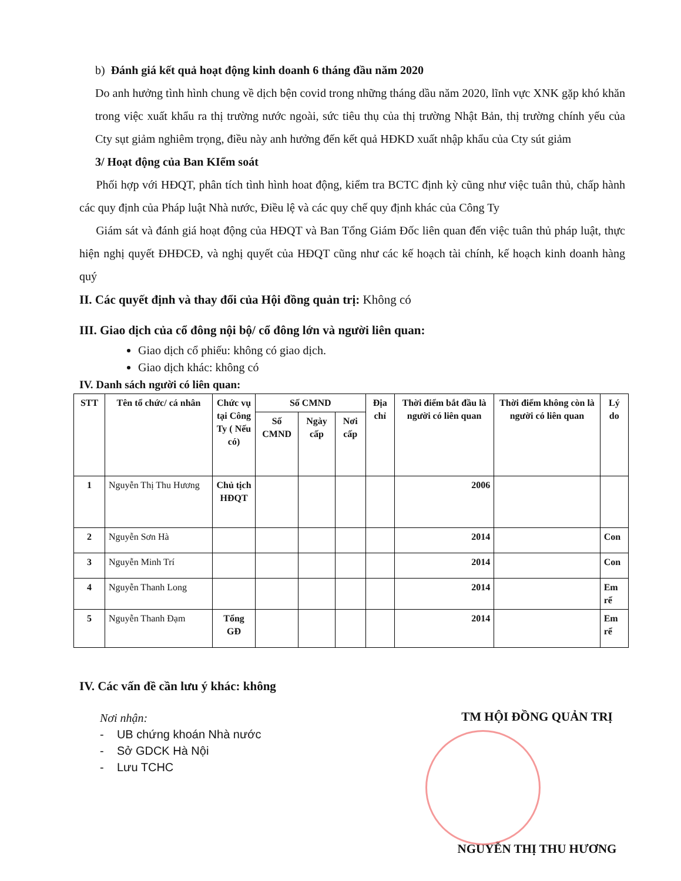b) Đánh giá kết quả hoạt động kinh doanh 6 tháng đầu năm 2020
Do anh hưởng tình hình chung về dịch bện covid trong những tháng dầu năm 2020, lĩnh vực XNK gặp khó khăn trong việc xuất khẩu ra thị trường nước ngoài, sức tiêu thụ của thị trường Nhật Bản, thị trường chính yếu của Cty sụt giảm nghiêm trọng, điều này anh hưởng đến kết quả HĐKD xuất nhập khẩu của Cty sút giảm
3/ Hoạt động của Ban KIểm soát
Phối hợp với HĐQT, phân tích tình hình hoat động, kiểm tra BCTC định kỳ cũng như việc tuân thủ, chấp hành các quy định của Pháp luật Nhà nước, Điều lệ và các quy chế quy định khác của Công Ty
Giám sát và đánh giá hoạt động của HĐQT và Ban Tổng Giám Đốc liên quan đến việc tuân thủ pháp luật, thực hiện nghị quyết ĐHĐCĐ, và nghị quyết của HĐQT cũng như các kế hoạch tài chính, kế hoạch kinh doanh hàng quý
II. Các quyết định và thay đổi của Hội đồng quản trị: Không có
III. Giao dịch của cổ đông nội bộ/ cổ đông lớn và người liên quan:
Giao dịch cổ phiếu: không có giao dịch.
Giao dịch khác: không có
IV. Danh sách người có liên quan:
| STT | Tên tổ chức/ cá nhân | Chức vụ tại Công Ty ( Nếu có) | Số CMND | | | Địa chỉ | Thời điểm bắt đầu là người có liên quan | Thời điểm không còn là người có liên quan | Lý do |
| --- | --- | --- | --- | --- | --- | --- | --- | --- | --- |
| | | | Số CMND | Ngày cấp | Nơi cấp | | | | |
| 1 | Nguyễn Thị Thu Hương | Chủ tịch HĐQT | | | | | 2006 | | |
| 2 | Nguyễn Sơn Hà | | | | | | 2014 | | Con |
| 3 | Nguyễn Minh Trí | | | | | | 2014 | | Con |
| 4 | Nguyễn Thanh Long | | | | | | 2014 | | Em rể |
| 5 | Nguyễn Thanh Đạm | Tổng GĐ | | | | | 2014 | | Em rể |
IV. Các vấn đề cần lưu ý khác: không
Nơi nhận:
- UB chứng khoán Nhà nước
- Sở GDCK Hà Nội
- Lưu TCHC
TM HỘI ĐỒNG QUẢN TRỊ
NGUYỄN THỊ THU HƯƠNG